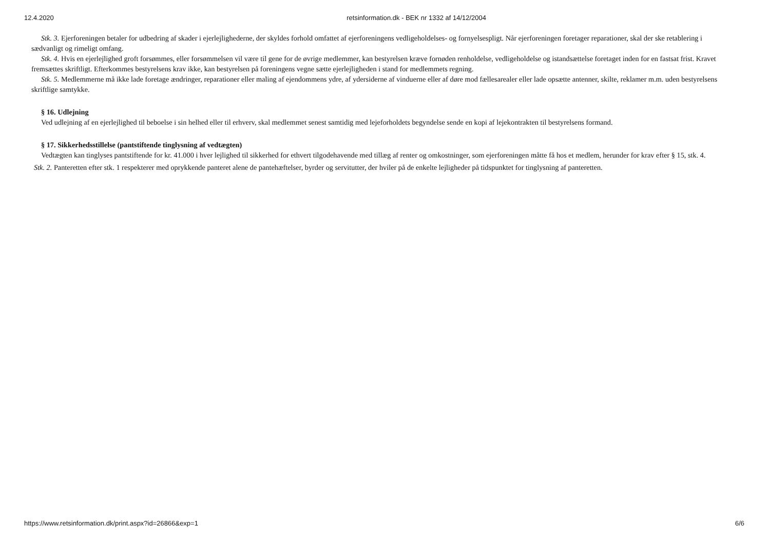12.4.2020 retsinformation.dk - BEK nr 1332 af 14/12/2004
Stk. 3. Ejerforeningen betaler for udbedring af skader i ejerlejlighederne, der skyldes forhold omfattet af ejerforeningens vedligeholdelses- og fornyelsespligt. Når ejerforeningen foretager reparationer, skal der ske retablering i sædvanligt og rimeligt omfang.
Stk. 4. Hvis en ejerlejlighed groft forsømmes, eller forsømmelsen vil være til gene for de øvrige medlemmer, kan bestyrelsen kræve fornøden renholdelse, vedligeholdelse og istandsættelse foretaget inden for en fastsat frist. Kravet fremsættes skriftligt. Efterkommes bestyrelsens krav ikke, kan bestyrelsen på foreningens vegne sætte ejerlejligheden i stand for medlemmets regning.
Stk. 5. Medlemmerne må ikke lade foretage ændringer, reparationer eller maling af ejendommens ydre, af ydersiderne af vinduerne eller af døre mod fællesarealer eller lade opsætte antenner, skilte, reklamer m.m. uden bestyrelsens skriftlige samtykke.
§ 16. Udlejning
Ved udlejning af en ejerlejlighed til beboelse i sin helhed eller til erhverv, skal medlemmet senest samtidig med lejeforholdets begyndelse sende en kopi af lejekontrakten til bestyrelsens formand.
§ 17. Sikkerhedsstillelse (pantstiftende tinglysning af vedtægten)
Vedtægten kan tinglyses pantstiftende for kr. 41.000 i hver lejlighed til sikkerhed for ethvert tilgodehavende med tillæg af renter og omkostninger, som ejerforeningen måtte få hos et medlem, herunder for krav efter § 15, stk. 4.
Stk. 2. Panteretten efter stk. 1 respekterer med oprykkende panteret alene de pantehæftelser, byrder og servitutter, der hviler på de enkelte lejligheder på tidspunktet for tinglysning af panteretten.
https://www.retsinformation.dk/print.aspx?id=26866&exp=1 6/6